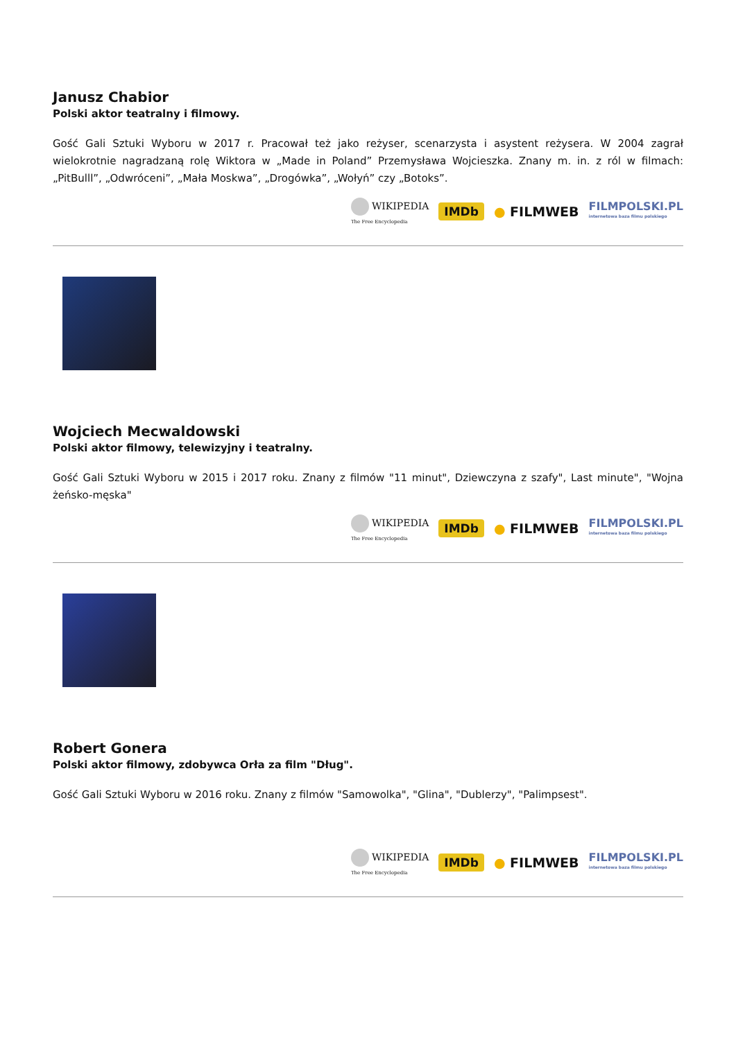Janusz Chabior
Polski aktor teatralny i filmowy.
Gość Gali Sztuki Wyboru w 2017 r. Pracował też jako reżyser, scenarzysta i asystent reżysera. W 2004 zagrał wielokrotnie nagradzaną rolę Wiktora w „Made in Poland” Przemysława Wojcieszka. Znany m. in. z ról w filmach: „PitBulll”, „Odwróceni”, „Mała Moskwa”, „Drogówka”, „Wołyń” czy „Botoks”.
WIKIPEDIA
The Free Encyclopedia
IMDb
● FILMWEB
FILMPOLSKI.PL
internetowa baza filmu polskiego
Wojciech Mecwaldowski
Polski aktor filmowy, telewizyjny i teatralny.
Gość Gali Sztuki Wyboru w 2015 i 2017 roku. Znany z filmów "11 minut", Dziewczyna z szafy", Last minute", "Wojna żeńsko-męska"
WIKIPEDIA
The Free Encyclopedia
IMDb
● FILMWEB
FILMPOLSKI.PL
internetowa baza filmu polskiego
Robert Gonera
Polski aktor filmowy, zdobywca Orła za film "Dług".
Gość Gali Sztuki Wyboru w 2016 roku. Znany z filmów "Samowolka", "Glina", "Dublerzy", "Palimpsest".
WIKIPEDIA
The Free Encyclopedia
IMDb
● FILMWEB
FILMPOLSKI.PL
internetowa baza filmu polskiego